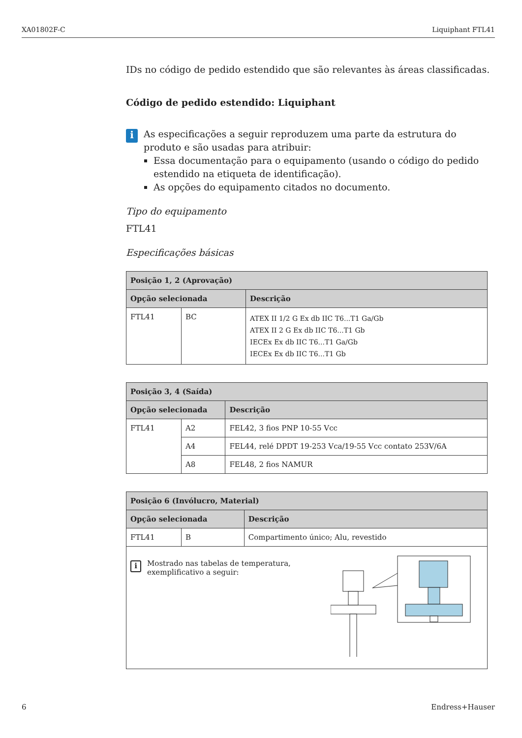XA01802F-C Liquiphant FTL41
IDs no código de pedido estendido que são relevantes às áreas classificadas.
Código de pedido estendido: Liquiphant
i
As especificações a seguir reproduzem uma parte da estrutura do produto e são usadas para atribuir:
Essa documentação para o equipamento (usando o código do pedido estendido na etiqueta de identificação).
As opções do equipamento citados no documento.
Tipo do equipamento
FTL41
Especificações básicas
| Posição 1, 2 (Aprovação) | | |
| --- | --- | --- |
| Opção selecionada | | Descrição |
| FTL41 | BC | ATEX II 1/2 G Ex db IIC T6...T1 Ga/Gb ATEX II 2 G Ex db IIC T6...T1 Gb IECEx Ex db IIC T6...T1 Ga/Gb IECEx Ex db IIC T6...T1 Gb |
| Posição 3, 4 (Saída) | | |
| --- | --- | --- |
| Opção selecionada | | Descrição |
| FTL41 | A2 | FEL42, 3 fios PNP 10-55 Vcc |
| | A4 | FEL44, relé DPDT 19-253 Vca/19-55 Vcc contato 253V/6A |
| | A8 | FEL48, 2 fios NAMUR |
| Posição 6 (Invólucro, Material) | | |
| --- | --- | --- |
| Opção selecionada | | Descrição |
| FTL41 | B | Compartimento único; Alu, revestido |
| i Mostrado nas tabelas de temperatura, exemplificativo a seguir: | | |
6 Endress+Hauser